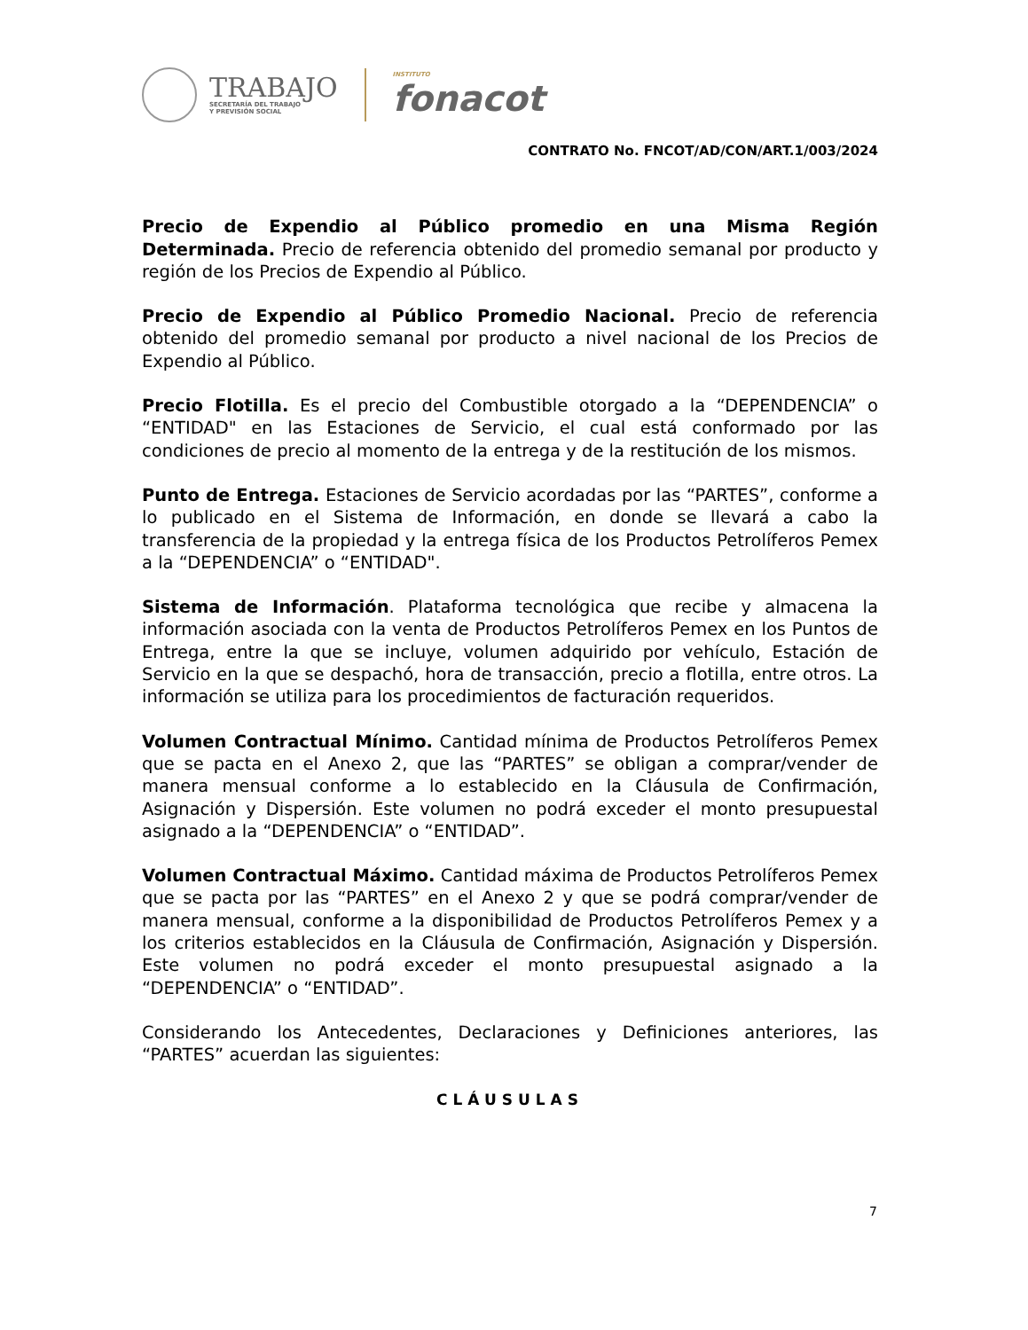TRABAJO
SECRETARÍA DEL TRABAJO
Y PREVISIÓN SOCIAL
INSTITUTO
fonacot
CONTRATO No. FNCOT/AD/CON/ART.1/003/2024
Precio de Expendio al Público promedio en una Misma Región Determinada. Precio de referencia obtenido del promedio semanal por producto y región de los Precios de Expendio al Público.
Precio de Expendio al Público Promedio Nacional. Precio de referencia obtenido del promedio semanal por producto a nivel nacional de los Precios de Expendio al Público.
Precio Flotilla. Es el precio del Combustible otorgado a la “DEPENDENCIA” o “ENTIDAD" en las Estaciones de Servicio, el cual está conformado por las condiciones de precio al momento de la entrega y de la restitución de los mismos.
Punto de Entrega. Estaciones de Servicio acordadas por las “PARTES”, conforme a lo publicado en el Sistema de Información, en donde se llevará a cabo la transferencia de la propiedad y la entrega física de los Productos Petrolíferos Pemex a la “DEPENDENCIA” o “ENTIDAD".
Sistema de Información. Plataforma tecnológica que recibe y almacena la información asociada con la venta de Productos Petrolíferos Pemex en los Puntos de Entrega, entre la que se incluye, volumen adquirido por vehículo, Estación de Servicio en la que se despachó, hora de transacción, precio a flotilla, entre otros. La información se utiliza para los procedimientos de facturación requeridos.
Volumen Contractual Mínimo. Cantidad mínima de Productos Petrolíferos Pemex que se pacta en el Anexo 2, que las “PARTES” se obligan a comprar/vender de manera mensual conforme a lo establecido en la Cláusula de Confirmación, Asignación y Dispersión. Este volumen no podrá exceder el monto presupuestal asignado a la “DEPENDENCIA” o “ENTIDAD”.
Volumen Contractual Máximo. Cantidad máxima de Productos Petrolíferos Pemex que se pacta por las “PARTES” en el Anexo 2 y que se podrá comprar/vender de manera mensual, conforme a la disponibilidad de Productos Petrolíferos Pemex y a los criterios establecidos en la Cláusula de Confirmación, Asignación y Dispersión. Este volumen no podrá exceder el monto presupuestal asignado a la “DEPENDENCIA” o “ENTIDAD”.
Considerando los Antecedentes, Declaraciones y Definiciones anteriores, las “PARTES” acuerdan las siguientes:
CLÁUSULAS
7